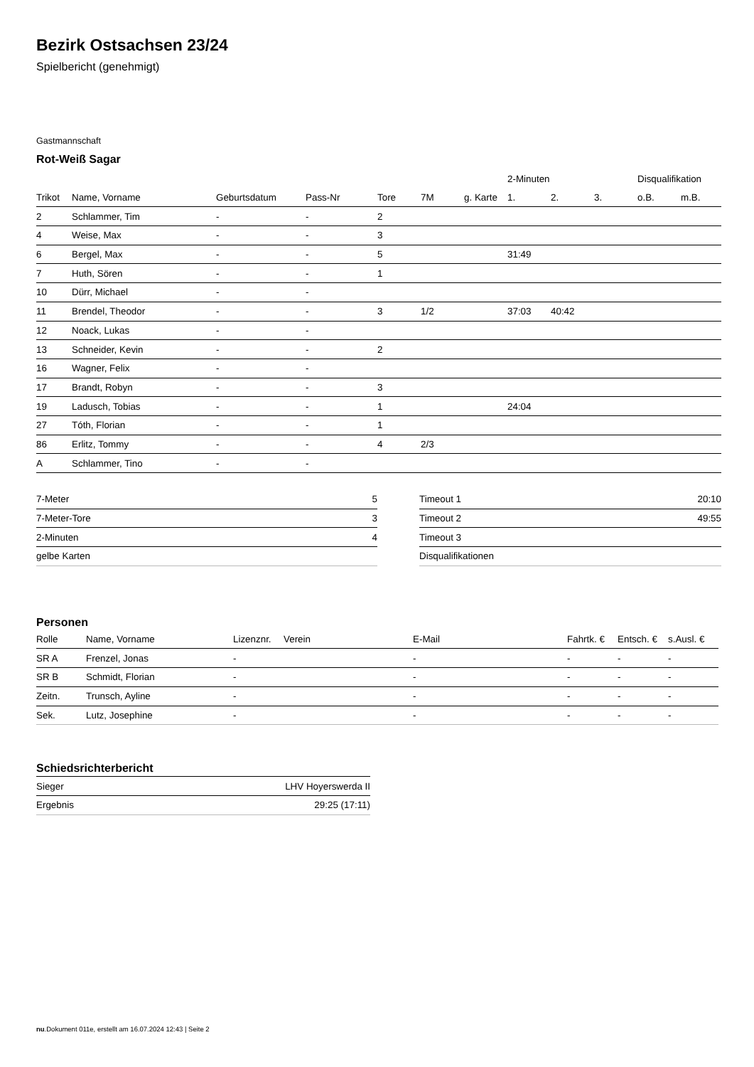Bezirk Ostsachsen 23/24
Spielbericht (genehmigt)
Gastmannschaft
Rot-Weiß Sagar
| | | | | | | | 2-Minuten | | | Disqualifikation | |
| --- | --- | --- | --- | --- | --- | --- | --- | --- | --- | --- | --- |
| Trikot | Name, Vorname | Geburtsdatum | Pass-Nr | Tore | 7M | g. Karte | 1. | 2. | 3. | o.B. | m.B. |
| 2 | Schlammer, Tim | - | - | 2 | | | | | | | |
| 4 | Weise, Max | - | - | 3 | | | | | | | |
| 6 | Bergel, Max | - | - | 5 | | | 31:49 | | | | |
| 7 | Huth, Sören | - | - | 1 | | | | | | | |
| 10 | Dürr, Michael | - | - | | | | | | | | |
| 11 | Brendel, Theodor | - | - | 3 | 1/2 | | 37:03 | 40:42 | | | |
| 12 | Noack, Lukas | - | - | | | | | | | | |
| 13 | Schneider, Kevin | - | - | 2 | | | | | | | |
| 16 | Wagner, Felix | - | - | | | | | | | | |
| 17 | Brandt, Robyn | - | - | 3 | | | | | | | |
| 19 | Ladusch, Tobias | - | - | 1 | | | 24:04 | | | | |
| 27 | Tóth, Florian | - | - | 1 | | | | | | | |
| 86 | Erlitz, Tommy | - | - | 4 | 2/3 | | | | | | |
| A | Schlammer, Tino | - | - | | | | | | | | |
| 7-Meter | 5 |
| 7-Meter-Tore | 3 |
| 2-Minuten | 4 |
| gelbe Karten | |
| Timeout 1 | 20:10 |
| Timeout 2 | 49:55 |
| Timeout 3 | |
| Disqualifikationen | |
Personen
| Rolle | Name, Vorname | Lizenznr. | Verein | E-Mail | Fahrtk. € | Entsch. € | s.Ausl. € |
| --- | --- | --- | --- | --- | --- | --- | --- |
| SR A | Frenzel, Jonas | - | | - | - | - | - |
| SR B | Schmidt, Florian | - | | - | - | - | - |
| Zeitn. | Trunsch, Ayline | - | | - | - | - | - |
| Sek. | Lutz, Josephine | - | | - | - | - | - |
Schiedsrichterbericht
| Sieger | LHV Hoyerswerda II |
| Ergebnis | 29:25 (17:11) |
nu.Dokument 011e, erstellt am 16.07.2024 12:43 | Seite 2